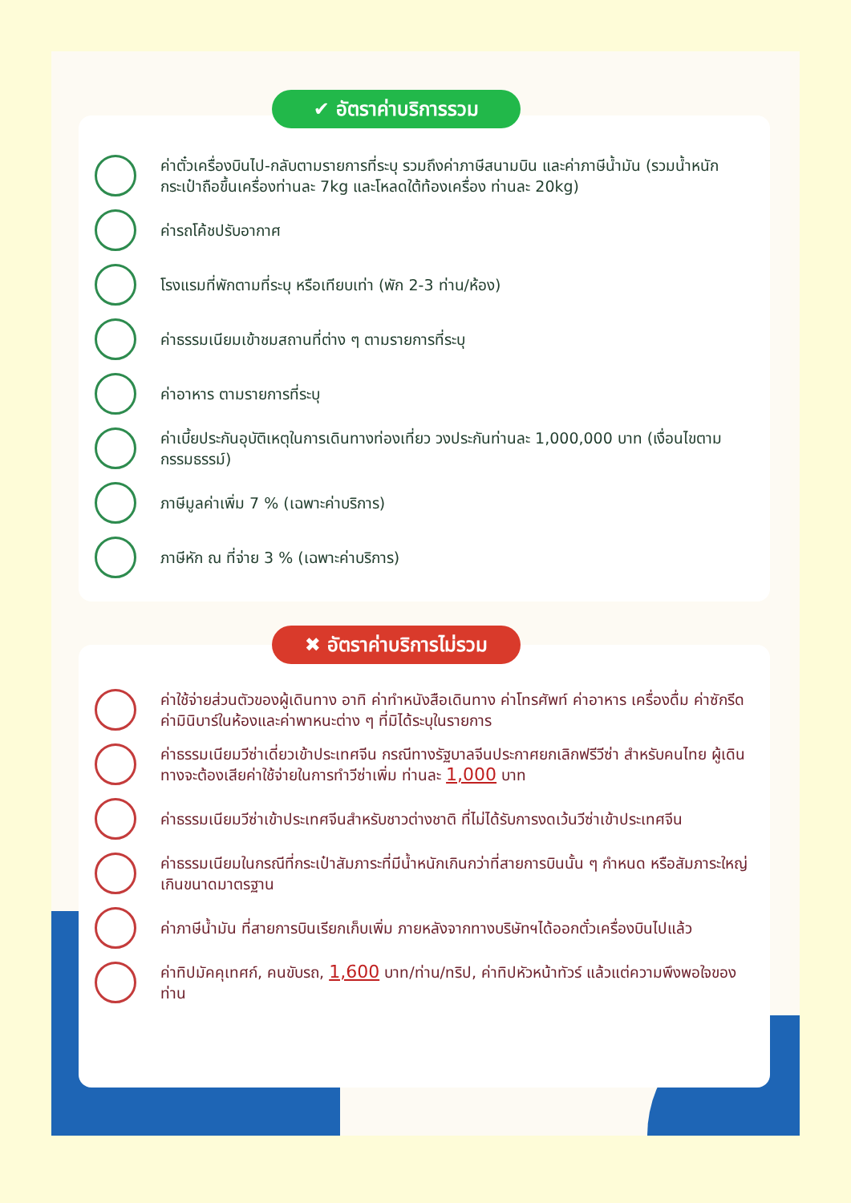ค่าตั๋วเครื่องบินไป-กลับตามรายการที่ระบุ รวมถึงค่าภาษีสนามบิน และค่าภาษีน้ำมัน (รวมน้ำหนักกระเป๋าถือขึ้นเครื่องท่านละ 7kg และโหลดใต้ท้องเครื่อง ท่านละ 20kg)
ค่ารถโค้ชปรับอากาศ
โรงแรมที่พักตามที่ระบุ หรือเทียบเท่า (พัก 2-3 ท่าน/ห้อง)
ค่าธรรมเนียมเข้าชมสถานที่ต่าง ๆ ตามรายการที่ระบุ
ค่าอาหาร ตามรายการที่ระบุ
ค่าเบี้ยประกันอุบัติเหตุในการเดินทางท่องเที่ยว วงประกันท่านละ 1,000,000 บาท (เงื่อนไขตามกรรมธรรม์)
ภาษีมูลค่าเพิ่ม 7 % (เฉพาะค่าบริการ)
ภาษีหัก ณ ที่จ่าย 3 % (เฉพาะค่าบริการ)
✔ อัตราค่าบริการรวม
ค่าใช้จ่ายส่วนตัวของผู้เดินทาง อาทิ ค่าทำหนังสือเดินทาง ค่าโทรศัพท์ ค่าอาหาร เครื่องดื่ม ค่าซักรีด ค่ามินิบาร์ในห้องและค่าพาหนะต่าง ๆ ที่มิได้ระบุในรายการ
ค่าธรรมเนียมวีซ่าเดี่ยวเข้าประเทศจีน กรณีทางรัฐบาลจีนประกาศยกเลิกฟรีวีซ่า สำหรับคนไทย ผู้เดินทางจะต้องเสียค่าใช้จ่ายในการทำวีซ่าเพิ่ม ท่านละ 1,000 บาท
ค่าธรรมเนียมวีซ่าเข้าประเทศจีนสำหรับชาวต่างชาติ ที่ไม่ได้รับการงดเว้นวีซ่าเข้าประเทศจีน
ค่าธรรมเนียมในกรณีที่กระเป๋าสัมภาระที่มีน้ำหนักเกินกว่าที่สายการบินนั้น ๆ กำหนด หรือสัมภาระใหญ่เกินขนาดมาตรฐาน
ค่าภาษีน้ำมัน ที่สายการบินเรียกเก็บเพิ่ม ภายหลังจากทางบริษัทฯได้ออกตั๋วเครื่องบินไปแล้ว
ค่าทิปมัคคุเทศก์, คนขับรถ, 1,600 บาท/ท่าน/ทริป, ค่าทิปหัวหน้าทัวร์ แล้วแต่ความพึงพอใจของท่าน
✖ อัตราค่าบริการไม่รวม